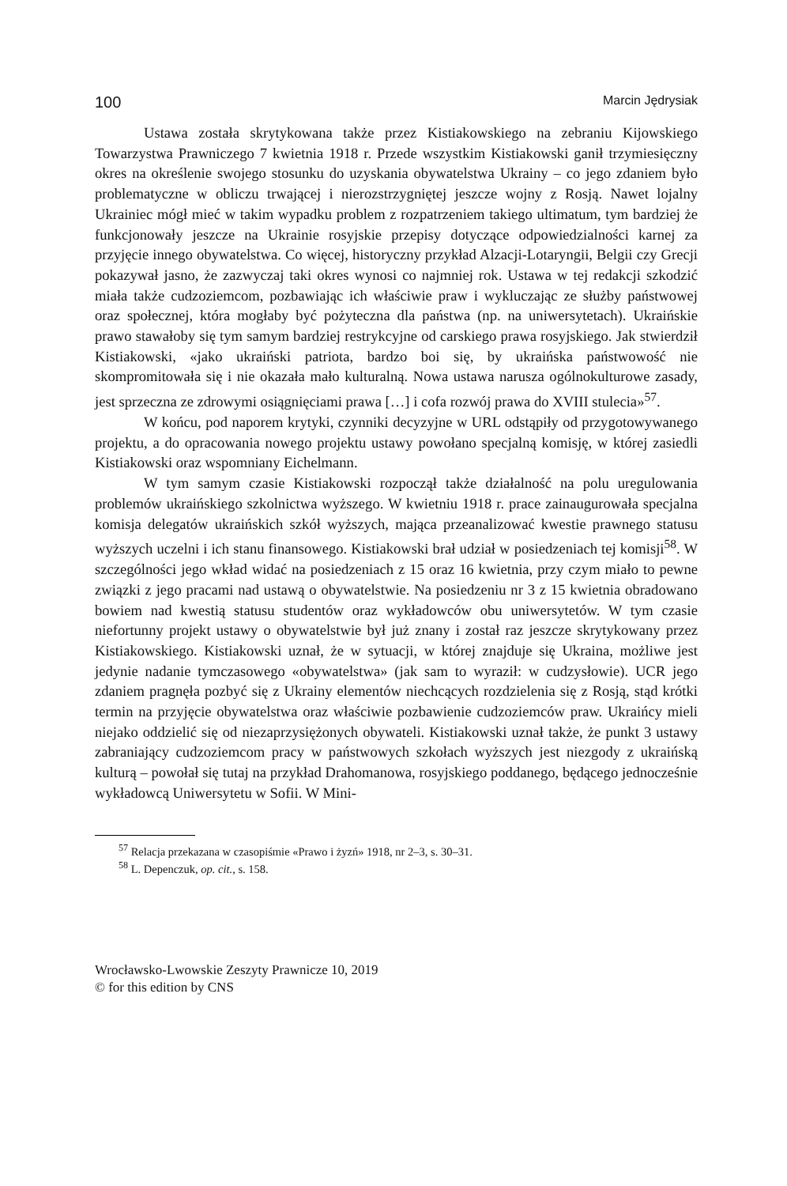100 Marcin Jędrysiak
Ustawa została skrytykowana także przez Kistiakowskiego na zebraniu Kijowskiego Towarzystwa Prawniczego 7 kwietnia 1918 r. Przede wszystkim Kistiakowski ganił trzymiesięczny okres na określenie swojego stosunku do uzyskania obywatelstwa Ukrainy – co jego zdaniem było problematyczne w obliczu trwającej i nierozstrzygniętej jeszcze wojny z Rosją. Nawet lojalny Ukrainiec mógł mieć w takim wypadku problem z rozpatrzeniem takiego ultimatum, tym bardziej że funkcjonowały jeszcze na Ukrainie rosyjskie przepisy dotyczące odpowiedzialności karnej za przyjęcie innego obywatelstwa. Co więcej, historyczny przykład Alzacji-Lotaryngii, Belgii czy Grecji pokazywał jasno, że zazwyczaj taki okres wynosi co najmniej rok. Ustawa w tej redakcji szkodzić miała także cudzoziemcom, pozbawiając ich właściwie praw i wykluczając ze służby państwowej oraz społecznej, która mogłaby być pożyteczna dla państwa (np. na uniwersytetach). Ukraińskie prawo stawałoby się tym samym bardziej restrykcyjne od carskiego prawa rosyjskiego. Jak stwierdził Kistiakowski, «jako ukraiński patriota, bardzo boi się, by ukraińska państwowość nie skompromitowała się i nie okazała mało kulturalną. Nowa ustawa narusza ogólnokulturowe zasady, jest sprzeczna ze zdrowymi osiągnięciami prawa […] i cofa rozwój prawa do XVIII stulecia»<sup>57</sup>.
W końcu, pod naporem krytyki, czynniki decyzyjne w URL odstąpiły od przygotowywanego projektu, a do opracowania nowego projektu ustawy powołano specjalną komisję, w której zasiedli Kistiakowski oraz wspomniany Eichelmann.
W tym samym czasie Kistiakowski rozpoczął także działalność na polu uregulowania problemów ukraińskiego szkolnictwa wyższego. W kwietniu 1918 r. prace zainaugurowała specjalna komisja delegatów ukraińskich szkół wyższych, mająca przeanalizować kwestie prawnego statusu wyższych uczelni i ich stanu finansowego. Kistiakowski brał udział w posiedzeniach tej komisji<sup>58</sup>. W szczególności jego wkład widać na posiedzeniach z 15 oraz 16 kwietnia, przy czym miało to pewne związki z jego pracami nad ustawą o obywatelstwie. Na posiedzeniu nr 3 z 15 kwietnia obradowano bowiem nad kwestią statusu studentów oraz wykładowców obu uniwersytetów. W tym czasie niefortunny projekt ustawy o obywatelstwie był już znany i został raz jeszcze skrytykowany przez Kistiakowskiego. Kistiakowski uznał, że w sytuacji, w której znajduje się Ukraina, możliwe jest jedynie nadanie tymczasowego «obywatelstwa» (jak sam to wyraził: w cudzysłowie). UCR jego zdaniem pragnęła pozbyć się z Ukrainy elementów niechcących rozdzielenia się z Rosją, stąd krótki termin na przyjęcie obywatelstwa oraz właściwie pozbawienie cudzoziemców praw. Ukraińcy mieli niejako oddzielić się od niezaprzysiężonych obywateli. Kistiakowski uznał także, że punkt 3 ustawy zabraniający cudzoziemcom pracy w państwowych szkołach wyższych jest niezgody z ukraińską kulturą – powołał się tutaj na przykład Drahomanowa, rosyjskiego poddanego, będącego jednocześnie wykładowcą Uniwersytetu w Sofii. W Mini-
<sup>57</sup> Relacja przekazana w czasopiśmie «Prawo i żyzń» 1918, nr 2–3, s. 30–31.
<sup>58</sup> L. Depenczuk, op. cit., s. 158.
Wrocławsko-Lwowskie Zeszyty Prawnicze 10, 2019
© for this edition by CNS